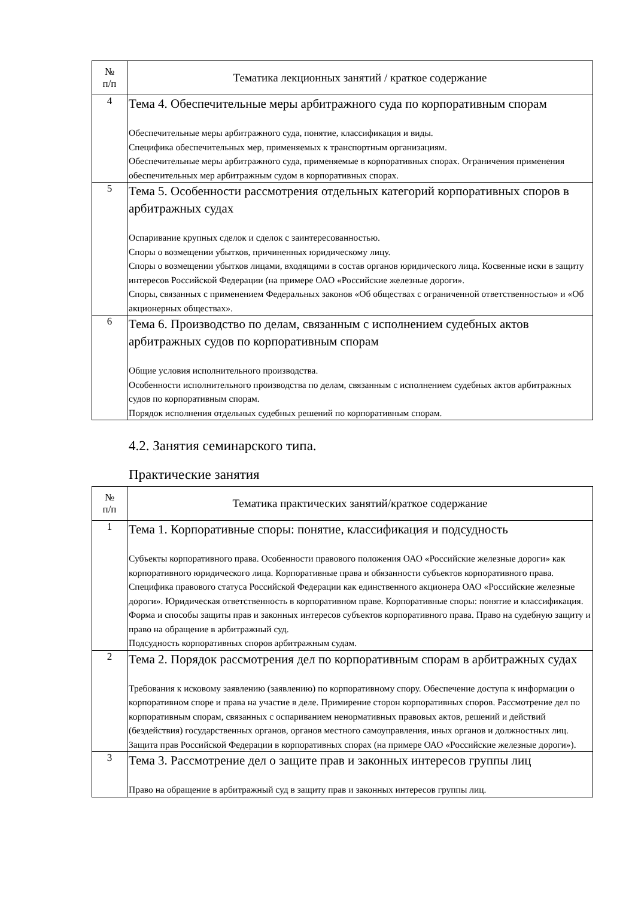| № п/п | Тематика лекционных занятий / краткое содержание |
| --- | --- |
| 4 | Тема 4. Обеспечительные меры арбитражного суда по корпоративным спорам Обеспечительные меры арбитражного суда, понятие, классификация и виды. Специфика обеспечительных мер, применяемых к транспортным организациям. Обеспечительные меры арбитражного суда, применяемые в корпоративных спорах. Ограничения применения обеспечительных мер арбитражным судом в корпоративных спорах. |
| 5 | Тема 5. Особенности рассмотрения отдельных категорий корпоративных споров в арбитражных судах Оспаривание крупных сделок и сделок с заинтересованностью. Споры о возмещении убытков, причиненных юридическому лицу. Споры о возмещении убытков лицами, входящими в состав органов юридического лица. Косвенные иски в защиту интересов Российской Федерации (на примере ОАО «Российские железные дороги». Споры, связанных с применением Федеральных законов «Об обществах с ограниченной ответственностью» и «Об акционерных обществах». |
| 6 | Тема 6. Производство по делам, связанным с исполнением судебных актов арбитражных судов по корпоративным спорам Общие условия исполнительного производства. Особенности исполнительного производства по делам, связанным с исполнением судебных актов арбитражных судов по корпоративным спорам. Порядок исполнения отдельных судебных решений по корпоративным спорам. |
4.2. Занятия семинарского типа.
Практические занятия
| № п/п | Тематика практических занятий/краткое содержание |
| --- | --- |
| 1 | Тема 1. Корпоративные споры: понятие, классификация и подсудность Субъекты корпоративного права. Особенности правового положения ОАО «Российские железные дороги» как корпоративного юридического лица. Корпоративные права и обязанности субъектов корпоративного права. Специфика правового статуса Российской Федерации как единственного акционера ОАО «Российские железные дороги». Юридическая ответственность в корпоративном праве. Корпоративные споры: понятие и классификация. Форма и способы защиты прав и законных интересов субъектов корпоративного права. Право на судебную защиту и право на обращение в арбитражный суд. Подсудность корпоративных споров арбитражным судам. |
| 2 | Тема 2. Порядок рассмотрения дел по корпоративным спорам в арбитражных судах Требования к исковому заявлению (заявлению) по корпоративному спору. Обеспечение доступа к информации о корпоративном споре и права на участие в деле. Примирение сторон корпоративных споров. Рассмотрение дел по корпоративным спорам, связанных с оспариванием ненормативных правовых актов, решений и действий (бездействия) государственных органов, органов местного самоуправления, иных органов и должностных лиц. Защита прав Российской Федерации в корпоративных спорах (на примере ОАО «Российские железные дороги»). |
| 3 | Тема 3. Рассмотрение дел о защите прав и законных интересов группы лиц Право на обращение в арбитражный суд в защиту прав и законных интересов группы лиц. |